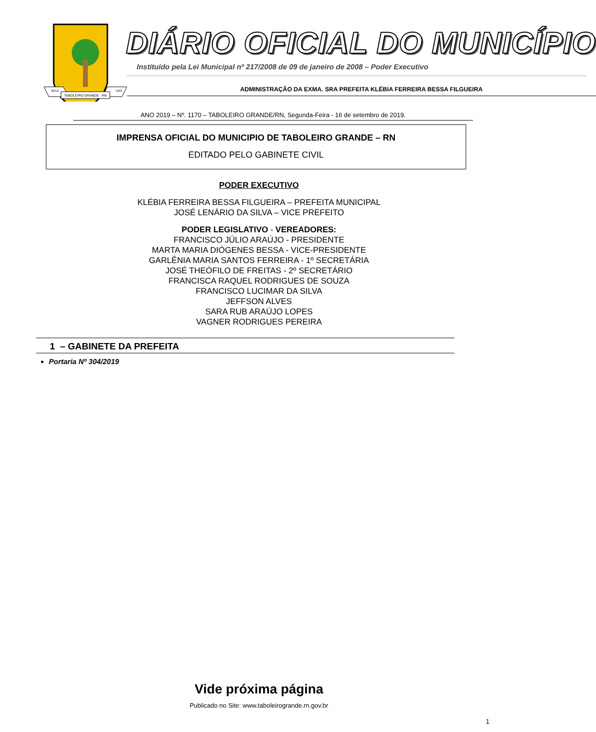TABOLEIRO GRANDE - RN
26/12
1963
DIÁRIO OFICIAL DO MUNICÍPIO
Instituído pela Lei Municipal nº 217/2008 de 09 de janeiro de 2008 – Poder Executivo
ADMINISTRAÇÃO DA EXMA. SRA PREFEITA KLÉBIA FERREIRA BESSA FILGUEIRA
ANO 2019 – Nº. 1170 – TABOLEIRO GRANDE/RN, Segunda-Feira - 16 de setembro de 2019.
IMPRENSA OFICIAL DO MUNICIPIO DE TABOLEIRO GRANDE – RN
EDITADO PELO GABINETE CIVIL
PODER EXECUTIVO
KLÉBIA FERREIRA BESSA FILGUEIRA – PREFEITA MUNICIPAL
JOSÉ LENÁRIO DA SILVA – VICE PREFEITO
PODER LEGISLATIVO - VEREADORES:
FRANCISCO JÚLIO ARAÚJO - PRESIDENTE
MARTA MARIA DIÓGENES BESSA - VICE-PRESIDENTE
GARLÊNIA MARIA SANTOS FERREIRA - 1º SECRETÁRIA
JOSÉ THEÓFILO DE FREITAS - 2º SECRETÁRIO
FRANCISCA RAQUEL RODRIGUES DE SOUZA
FRANCISCO LUCIMAR DA SILVA
JEFFSON ALVES
SARA RUB ARAÚJO LOPES
VAGNER RODRIGUES PEREIRA
1 – GABINETE DA PREFEITA
Portaria Nº 304/2019
Vide próxima página
Publicado no Site: www.taboleirogrande.rn.gov.br
1